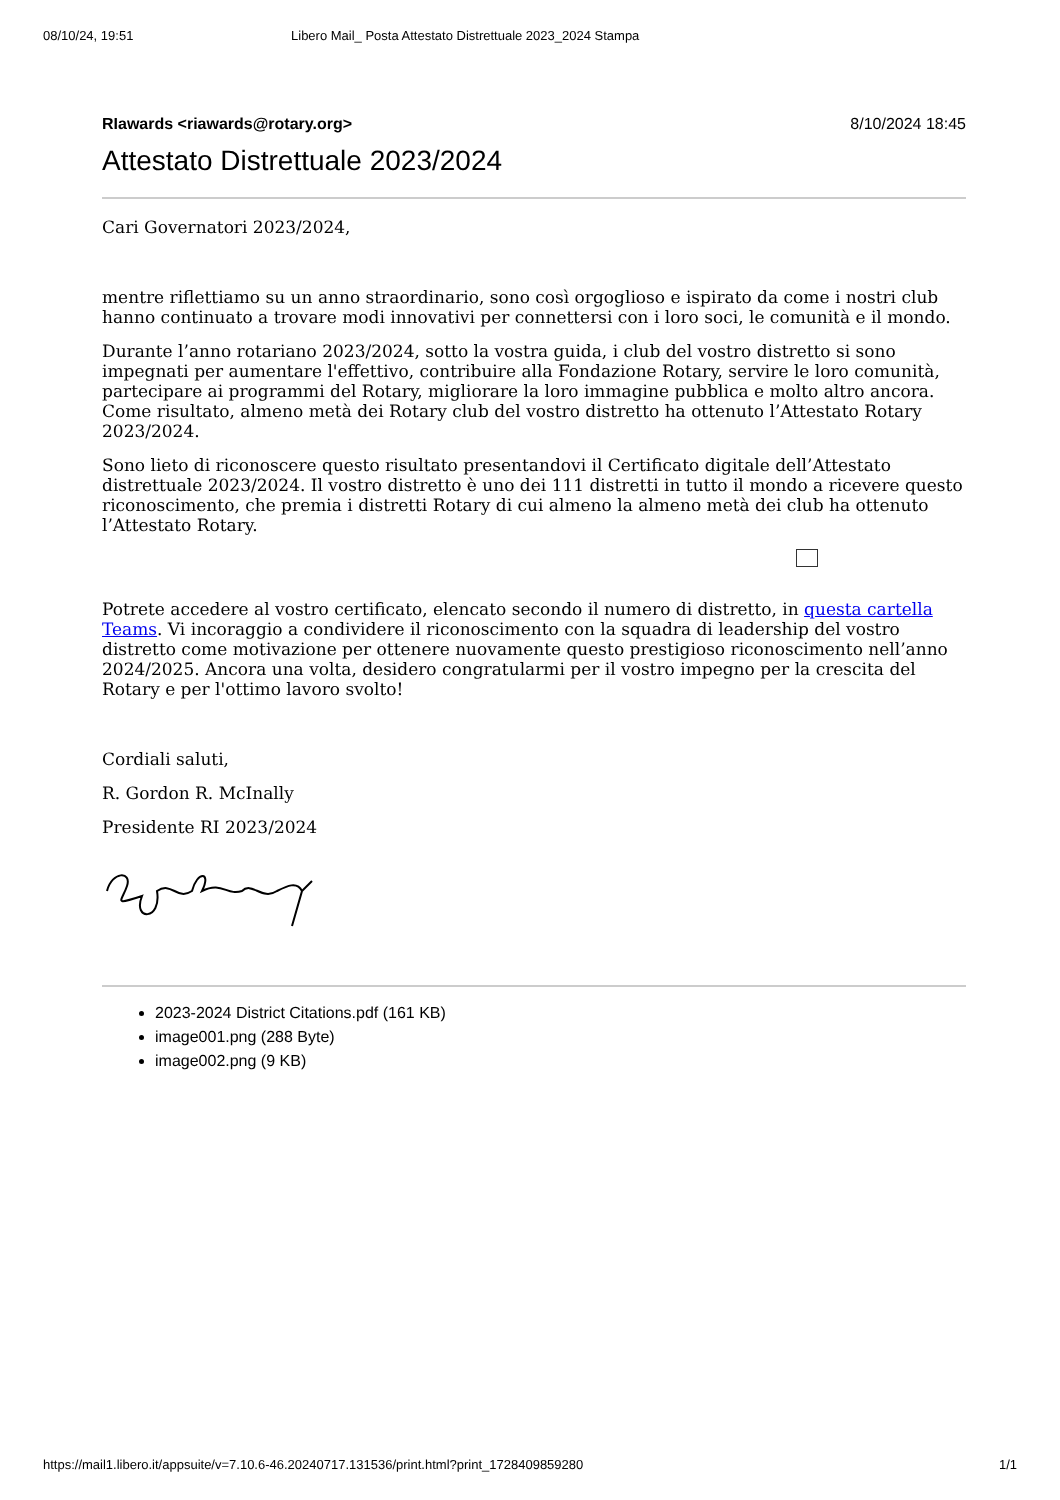08/10/24, 19:51 Libero Mail_ Posta Attestato Distrettuale 2023_2024 Stampa
RIawards <riawards@rotary.org> 8/10/2024 18:45
Attestato Distrettuale 2023/2024
Cari Governatori 2023/2024,
mentre riflettiamo su un anno straordinario, sono così orgoglioso e ispirato da come i nostri club hanno continuato a trovare modi innovativi per connettersi con i loro soci, le comunità e il mondo.
Durante l’anno rotariano 2023/2024, sotto la vostra guida, i club del vostro distretto si sono impegnati per aumentare l'effettivo, contribuire alla Fondazione Rotary, servire le loro comunità, partecipare ai programmi del Rotary, migliorare la loro immagine pubblica e molto altro ancora. Come risultato, almeno metà dei Rotary club del vostro distretto ha ottenuto l’Attestato Rotary 2023/2024.
Sono lieto di riconoscere questo risultato presentandovi il Certificato digitale dell’Attestato distrettuale 2023/2024. Il vostro distretto è uno dei 111 distretti in tutto il mondo a ricevere questo riconoscimento, che premia i distretti Rotary di cui almeno la almeno metà dei club ha ottenuto l’Attestato Rotary.
Potrete accedere al vostro certificato, elencato secondo il numero di distretto, in questa cartella Teams. Vi incoraggio a condividere il riconoscimento con la squadra di leadership del vostro distretto come motivazione per ottenere nuovamente questo prestigioso riconoscimento nell’anno 2024/2025. Ancora una volta, desidero congratularmi per il vostro impegno per la crescita del Rotary e per l'ottimo lavoro svolto!
Cordiali saluti,
R. Gordon R. McInally
Presidente RI 2023/2024
2023-2024 District Citations.pdf (161 KB)
image001.png (288 Byte)
image002.png (9 KB)
https://mail1.libero.it/appsuite/v=7.10.6-46.20240717.131536/print.html?print_1728409859280 1/1